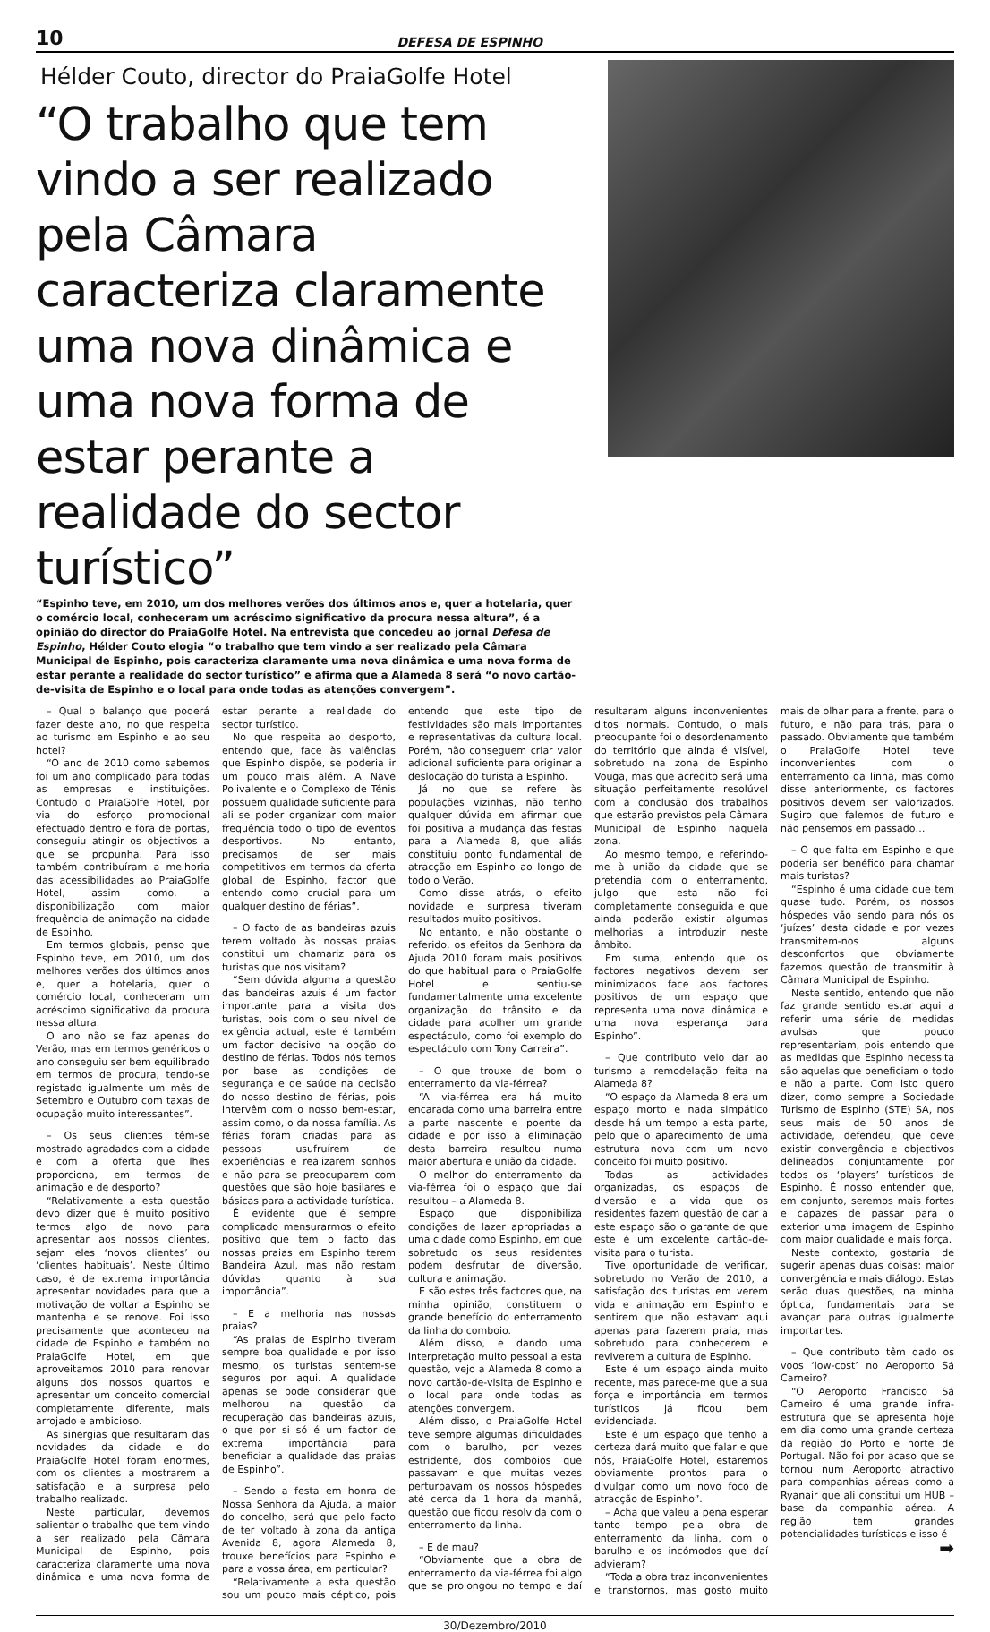10 DEFESA DE ESPINHO
Hélder Couto, director do PraiaGolfe Hotel
“O trabalho que tem vindo a ser realizado pela Câmara caracteriza claramente uma nova dinâmica e uma nova forma de estar perante a realidade do sector turístico”
“Espinho teve, em 2010, um dos melhores verões dos últimos anos e, quer a hotelaria, quer o comércio local, conheceram um acréscimo significativo da procura nessa altura”, é a opinião do director do PraiaGolfe Hotel. Na entrevista que concedeu ao jornal Defesa de Espinho, Hélder Couto elogia “o trabalho que tem vindo a ser realizado pela Câmara Municipal de Espinho, pois caracteriza claramente uma nova dinâmica e uma nova forma de estar perante a realidade do sector turístico” e afirma que a Alameda 8 será “o novo cartão-de-visita de Espinho e o local para onde todas as atenções convergem”.
– Qual o balanço que poderá fazer deste ano, no que respeita ao turismo em Espinho e ao seu hotel?
“O ano de 2010 como sabemos foi um ano complicado para todas as empresas e instituições. Contudo o PraiaGolfe Hotel, por via do esforço promocional efectuado dentro e fora de portas, conseguiu atingir os objectivos a que se propunha. Para isso também contribuíram a melhoria das acessibilidades ao PraiaGolfe Hotel, assim como, a disponibilização com maior frequência de animação na cidade de Espinho.
Em termos globais, penso que Espinho teve, em 2010, um dos melhores verões dos últimos anos e, quer a hotelaria, quer o comércio local, conheceram um acréscimo significativo da procura nessa altura.
O ano não se faz apenas do Verão, mas em termos genéricos o ano conseguiu ser bem equilibrado em termos de procura, tendo-se registado igualmente um mês de Setembro e Outubro com taxas de ocupação muito interessantes”.
– Os seus clientes têm-se mostrado agradados com a cidade e com a oferta que lhes proporciona, em termos de animação e de desporto?
“Relativamente a esta questão devo dizer que é muito positivo termos algo de novo para apresentar aos nossos clientes, sejam eles ‘novos clientes’ ou ‘clientes habituais’. Neste último caso, é de extrema importância apresentar novidades para que a motivação de voltar a Espinho se mantenha e se renove. Foi isso precisamente que aconteceu na cidade de Espinho e também no PraiaGolfe Hotel, em que aproveitamos 2010 para renovar alguns dos nossos quartos e apresentar um conceito comercial completamente diferente, mais arrojado e ambicioso.
As sinergias que resultaram das novidades da cidade e do PraiaGolfe Hotel foram enormes, com os clientes a mostrarem a satisfação e a surpresa pelo trabalho realizado.
Neste particular, devemos salientar o trabalho que tem vindo a ser realizado pela Câmara Municipal de Espinho, pois caracteriza claramente uma nova dinâmica e uma nova forma de estar perante a realidade do sector turístico.
No que respeita ao desporto, entendo que, face às valências que Espinho dispõe, se poderia ir um pouco mais além. A Nave Polivalente e o Complexo de Ténis possuem qualidade suficiente para ali se poder organizar com maior frequência todo o tipo de eventos desportivos. No entanto, precisamos de ser mais competitivos em termos da oferta global de Espinho, factor que entendo como crucial para um qualquer destino de férias”.
– O facto de as bandeiras azuis terem voltado às nossas praias constitui um chamariz para os turistas que nos visitam?
“Sem dúvida alguma a questão das bandeiras azuis é um factor importante para a visita dos turistas, pois com o seu nível de exigência actual, este é também um factor decisivo na opção do destino de férias. Todos nós temos por base as condições de segurança e de saúde na decisão do nosso destino de férias, pois intervêm com o nosso bem-estar, assim como, o da nossa família. As férias foram criadas para as pessoas usufruírem de experiências e realizarem sonhos e não para se preocuparem com questões que são hoje basilares e básicas para a actividade turística.
É evidente que é sempre complicado mensurarmos o efeito positivo que tem o facto das nossas praias em Espinho terem Bandeira Azul, mas não restam dúvidas quanto à sua importância”.
– E a melhoria nas nossas praias?
“As praias de Espinho tiveram sempre boa qualidade e por isso mesmo, os turistas sentem-se seguros por aqui. A qualidade apenas se pode considerar que melhorou na questão da recuperação das bandeiras azuis, o que por si só é um factor de extrema importância para beneficiar a qualidade das praias de Espinho”.
– Sendo a festa em honra de Nossa Senhora da Ajuda, a maior do concelho, será que pelo facto de ter voltado à zona da antiga Avenida 8, agora Alameda 8, trouxe benefícios para Espinho e para a vossa área, em particular?
“Relativamente a esta questão sou um pouco mais céptico, pois entendo que este tipo de festividades são mais importantes e representativas da cultura local. Porém, não conseguem criar valor adicional suficiente para originar a deslocação do turista a Espinho.
Já no que se refere às populações vizinhas, não tenho qualquer dúvida em afirmar que foi positiva a mudança das festas para a Alameda 8, que aliás constituiu ponto fundamental de atracção em Espinho ao longo de todo o Verão.
Como disse atrás, o efeito novidade e surpresa tiveram resultados muito positivos.
No entanto, e não obstante o referido, os efeitos da Senhora da Ajuda 2010 foram mais positivos do que habitual para o PraiaGolfe Hotel e sentiu-se fundamentalmente uma excelente organização do trânsito e da cidade para acolher um grande espectáculo, como foi exemplo do espectáculo com Tony Carreira”.
– O que trouxe de bom o enterramento da via-férrea?
“A via-férrea era há muito encarada como uma barreira entre a parte nascente e poente da cidade e por isso a eliminação desta barreira resultou numa maior abertura e união da cidade.
O melhor do enterramento da via-férrea foi o espaço que daí resultou – a Alameda 8.
Espaço que disponibiliza condições de lazer apropriadas a uma cidade como Espinho, em que sobretudo os seus residentes podem desfrutar de diversão, cultura e animação.
E são estes três factores que, na minha opinião, constituem o grande benefício do enterramento da linha do comboio.
Além disso, e dando uma interpretação muito pessoal a esta questão, vejo a Alameda 8 como a novo cartão-de-visita de Espinho e o local para onde todas as atenções convergem.
Além disso, o PraiaGolfe Hotel teve sempre algumas dificuldades com o barulho, por vezes estridente, dos comboios que passavam e que muitas vezes perturbavam os nossos hóspedes até cerca da 1 hora da manhã, questão que ficou resolvida com o enterramento da linha.
– E de mau?
“Obviamente que a obra de enterramento da via-férrea foi algo que se prolongou no tempo e daí resultaram alguns inconvenientes ditos normais. Contudo, o mais preocupante foi o desordenamento do território que ainda é visível, sobretudo na zona de Espinho Vouga, mas que acredito será uma situação perfeitamente resolúvel com a conclusão dos trabalhos que estarão previstos pela Câmara Municipal de Espinho naquela zona.
Ao mesmo tempo, e referindo-me à união da cidade que se pretendia com o enterramento, julgo que esta não foi completamente conseguida e que ainda poderão existir algumas melhorias a introduzir neste âmbito.
Em suma, entendo que os factores negativos devem ser minimizados face aos factores positivos de um espaço que representa uma nova dinâmica e uma nova esperança para Espinho”.
– Que contributo veio dar ao turismo a remodelação feita na Alameda 8?
“O espaço da Alameda 8 era um espaço morto e nada simpático desde há um tempo a esta parte, pelo que o aparecimento de uma estrutura nova com um novo conceito foi muito positivo.
Todas as actividades organizadas, os espaços de diversão e a vida que os residentes fazem questão de dar a este espaço são o garante de que este é um excelente cartão-de-visita para o turista.
Tive oportunidade de verificar, sobretudo no Verão de 2010, a satisfação dos turistas em verem vida e animação em Espinho e sentirem que não estavam aqui apenas para fazerem praia, mas sobretudo para conhecerem e reviverem a cultura de Espinho.
Este é um espaço ainda muito recente, mas parece-me que a sua força e importância em termos turísticos já ficou bem evidenciada.
Este é um espaço que tenho a certeza dará muito que falar e que nós, PraiaGolfe Hotel, estaremos obviamente prontos para o divulgar como um novo foco de atracção de Espinho”.
– Acha que valeu a pena esperar tanto tempo pela obra de enterramento da linha, com o barulho e os incómodos que daí advieram?
“Toda a obra traz inconvenientes e transtornos, mas gosto muito mais de olhar para a frente, para o futuro, e não para trás, para o passado. Obviamente que também o PraiaGolfe Hotel teve inconvenientes com o enterramento da linha, mas como disse anteriormente, os factores positivos devem ser valorizados. Sugiro que falemos de futuro e não pensemos em passado…
– O que falta em Espinho e que poderia ser benéfico para chamar mais turistas?
“Espinho é uma cidade que tem quase tudo. Porém, os nossos hóspedes vão sendo para nós os ‘juízes’ desta cidade e por vezes transmitem-nos alguns desconfortos que obviamente fazemos questão de transmitir à Câmara Municipal de Espinho.
Neste sentido, entendo que não faz grande sentido estar aqui a referir uma série de medidas avulsas que pouco representariam, pois entendo que as medidas que Espinho necessita são aquelas que beneficiam o todo e não a parte. Com isto quero dizer, como sempre a Sociedade Turismo de Espinho (STE) SA, nos seus mais de 50 anos de actividade, defendeu, que deve existir convergência e objectivos delineados conjuntamente por todos os ‘players’ turísticos de Espinho. É nosso entender que, em conjunto, seremos mais fortes e capazes de passar para o exterior uma imagem de Espinho com maior qualidade e mais força.
Neste contexto, gostaria de sugerir apenas duas coisas: maior convergência e mais diálogo. Estas serão duas questões, na minha óptica, fundamentais para se avançar para outras igualmente importantes.
– Que contributo têm dado os voos ‘low-cost’ no Aeroporto Sá Carneiro?
“O Aeroporto Francisco Sá Carneiro é uma grande infra-estrutura que se apresenta hoje em dia como uma grande certeza da região do Porto e norte de Portugal. Não foi por acaso que se tornou num Aeroporto atractivo para companhias aéreas como a Ryanair que ali constitui um HUB – base da companhia aérea. A região tem grandes potencialidades turísticas e isso é
➡
30/Dezembro/2010